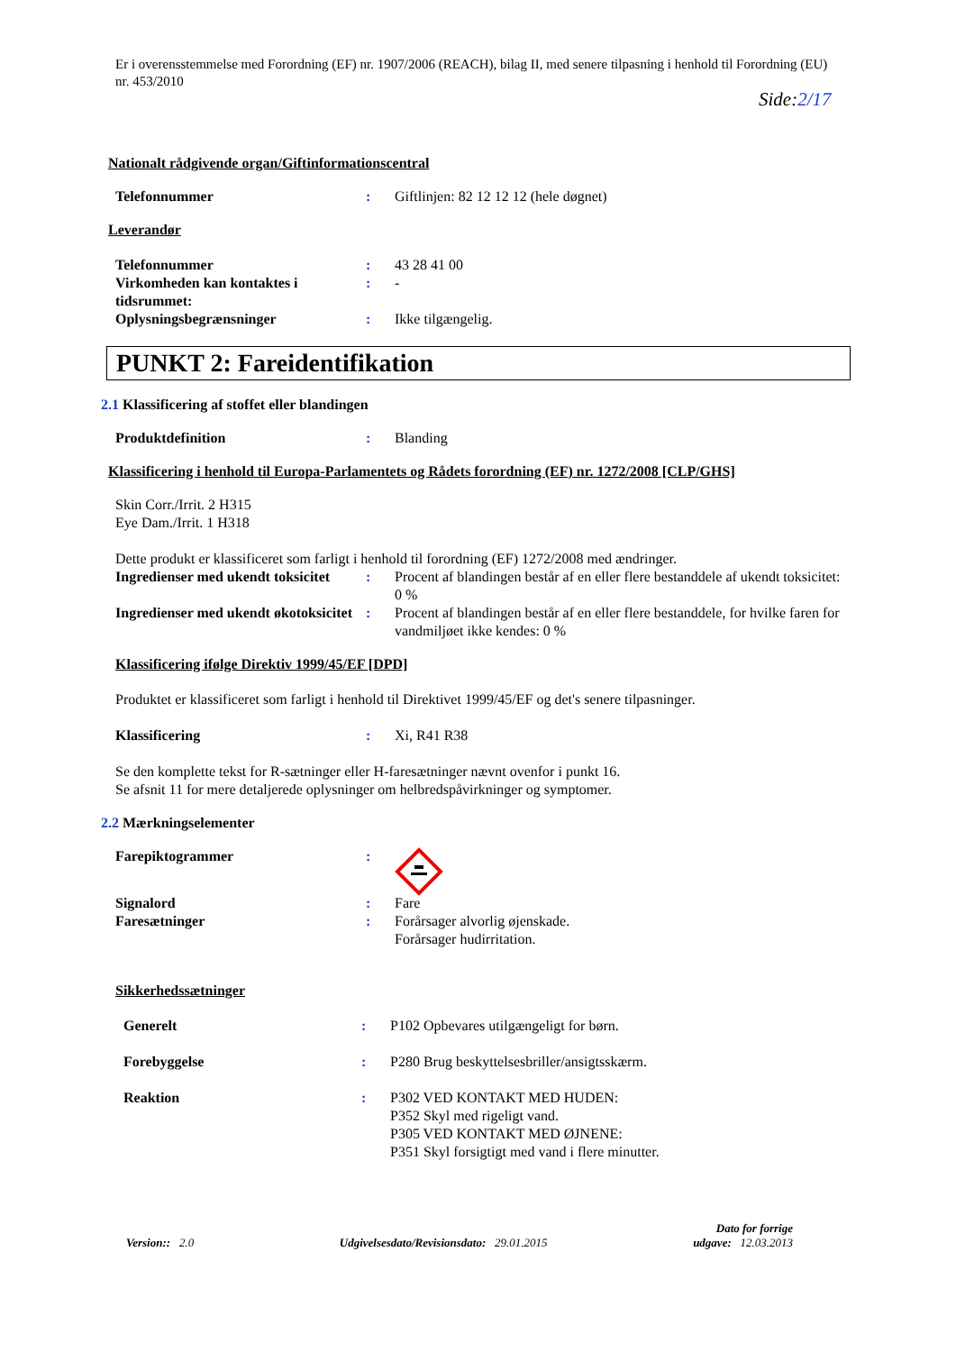Er i overensstemmelse med Forordning (EF) nr. 1907/2006 (REACH), bilag II, med senere tilpasning i henhold til Forordning (EU) nr. 453/2010
Side:2/17
Nationalt rådgivende organ/Giftinformationscentral
Telefonnummer : Giftlinjen: 82 12 12 12 (hele døgnet)
Leverandør
Telefonnummer : 43 28 41 00
Virkomheden kan kontaktes i tidsrummet:
: -
Oplysningsbegrænsninger : Ikke tilgængelig.
PUNKT 2: Fareidentifikation
2.1 Klassificering af stoffet eller blandingen
Produktdefinition : Blanding
Klassificering i henhold til Europa-Parlamentets og Rådets forordning (EF) nr. 1272/2008 [CLP/GHS]
Skin Corr./Irrit. 2 H315
Eye Dam./Irrit. 1 H318
Dette produkt er klassificeret som farligt i henhold til forordning (EF) 1272/2008 med ændringer.
Ingredienser med ukendt toksicitet
: Procent af blandingen består af en eller flere bestanddele af ukendt toksicitet: 0 %
Ingredienser med ukendt økotoksicitet
: Procent af blandingen består af en eller flere bestanddele, for hvilke faren for vandmiljøet ikke kendes: 0 %
Klassificering ifølge Direktiv 1999/45/EF [DPD]
Produktet er klassificeret som farligt i henhold til Direktivet 1999/45/EF og det's senere tilpasninger.
Klassificering : Xi, R41 R38
Se den komplette tekst for R-sætninger eller H-faresætninger nævnt ovenfor i punkt 16.
Se afsnit 11 for mere detaljerede oplysninger om helbredspåvirkninger og symptomer.
2.2 Mærkningselementer
Farepiktogrammer :
Signalord : Fare
Faresætninger : Forårsager alvorlig øjenskade.
Forårsager hudirritation.
Sikkerhedssætninger
Generelt : P102 Opbevares utilgængeligt for børn.
Forebyggelse : P280 Brug beskyttelsesbriller/ansigtsskærm.
Reaktion : P302 VED KONTAKT MED HUDEN:
P352 Skyl med rigeligt vand.
P305 VED KONTAKT MED ØJNENE:
P351 Skyl forsigtigt med vand i flere minutter.
Version:: 2.0 Udgivelsesdato/Revisionsdato: 29.01.2015 Dato for forrige
udgave: 12.03.2013